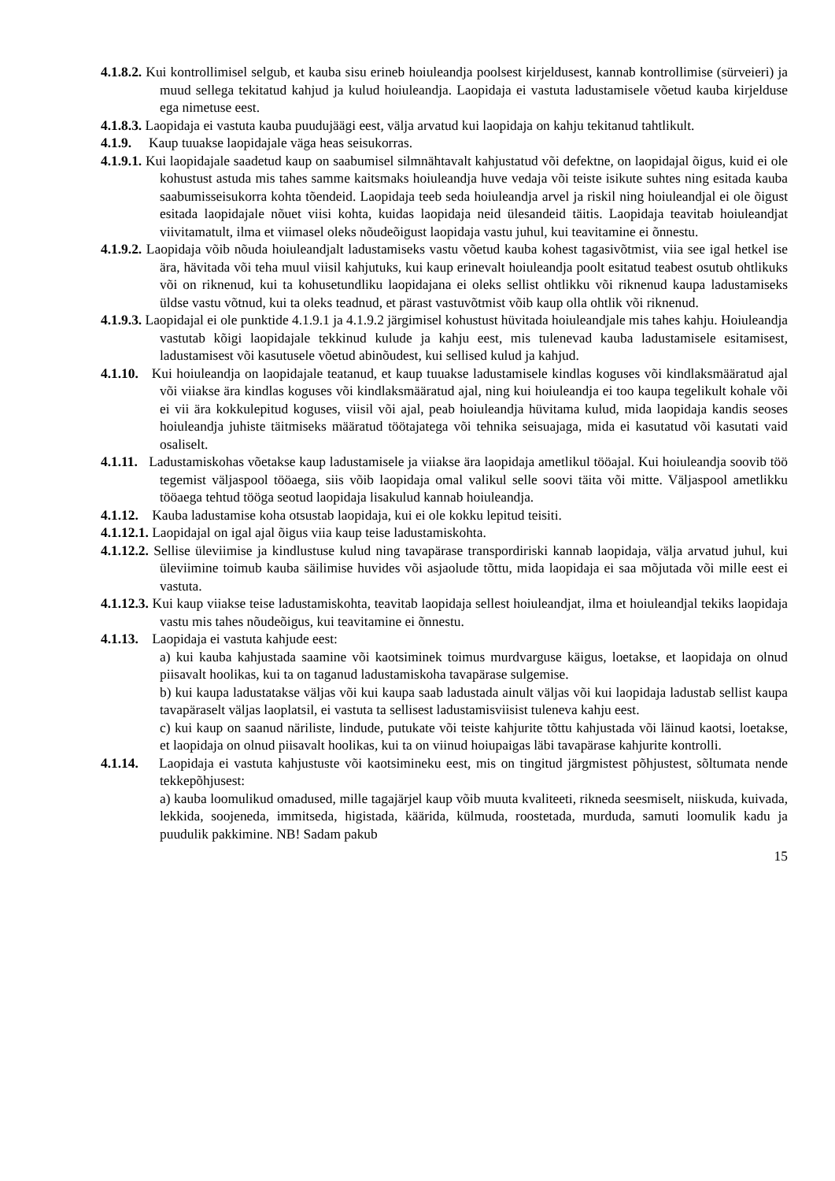4.1.8.2. Kui kontrollimisel selgub, et kauba sisu erineb hoiuleandja poolsest kirjeldusest, kannab kontrollimise (sürveieri) ja muud sellega tekitatud kahjud ja kulud hoiuleandja. Laopidaja ei vastuta ladustamisele võetud kauba kirjelduse ega nimetuse eest.
4.1.8.3. Laopidaja ei vastuta kauba puudujäägi eest, välja arvatud kui laopidaja on kahju tekitanud tahtlikult.
4.1.9. Kaup tuuakse laopidajale väga heas seisukorras.
4.1.9.1. Kui laopidajale saadetud kaup on saabumisel silmnähtavalt kahjustatud või defektne, on laopidajal õigus, kuid ei ole kohustust astuda mis tahes samme kaitsmaks hoiuleandja huve vedaja või teiste isikute suhtes ning esitada kauba saabumisseisukorra kohta tõendeid. Laopidaja teeb seda hoiuleandja arvel ja riskil ning hoiuleandjal ei ole õigust esitada laopidajale nõuet viisi kohta, kuidas laopidaja neid ülesandeid täitis. Laopidaja teavitab hoiuleandjat viivitamatult, ilma et viimasel oleks nõudeõigust laopidaja vastu juhul, kui teavitamine ei õnnestu.
4.1.9.2. Laopidaja võib nõuda hoiuleandjalt ladustamiseks vastu võetud kauba kohest tagasivõtmist, viia see igal hetkel ise ära, hävitada või teha muul viisil kahjutuks, kui kaup erinevalt hoiuleandja poolt esitatud teabest osutub ohtlikuks või on riknenud, kui ta kohusetundliku laopidajana ei oleks sellist ohtlikku või riknenud kaupa ladustamiseks üldse vastu võtnud, kui ta oleks teadnud, et pärast vastuvõtmist võib kaup olla ohtlik või riknenud.
4.1.9.3. Laopidajal ei ole punktide 4.1.9.1 ja 4.1.9.2 järgimisel kohustust hüvitada hoiuleandjale mis tahes kahju. Hoiuleandja vastutab kõigi laopidajale tekkinud kulude ja kahju eest, mis tulenevad kauba ladustamisele esitamisest, ladustamisest või kasutusele võetud abinõudest, kui sellised kulud ja kahjud.
4.1.10. Kui hoiuleandja on laopidajale teatanud, et kaup tuuakse ladustamisele kindlas koguses või kindlaksmääratud ajal või viiakse ära kindlas koguses või kindlaksmääratud ajal, ning kui hoiuleandja ei too kaupa tegelikult kohale või ei vii ära kokkulepitud koguses, viisil või ajal, peab hoiuleandja hüvitama kulud, mida laopidaja kandis seoses hoiuleandja juhiste täitmiseks määratud töötajatega või tehnika seisuajaga, mida ei kasutatud või kasutati vaid osaliselt.
4.1.11. Ladustamiskohas võetakse kaup ladustamisele ja viiakse ära laopidaja ametlikul tööajal. Kui hoiuleandja soovib töö tegemist väljaspool tööaega, siis võib laopidaja omal valikul selle soovi täita või mitte. Väljaspool ametlikku tööaega tehtud tööga seotud laopidaja lisakulud kannab hoiuleandja.
4.1.12. Kauba ladustamise koha otsustab laopidaja, kui ei ole kokku lepitud teisiti.
4.1.12.1. Laopidajal on igal ajal õigus viia kaup teise ladustamiskohta.
4.1.12.2. Sellise üleviimise ja kindlustuse kulud ning tavapärase transpordiriski kannab laopidaja, välja arvatud juhul, kui üleviimine toimub kauba säilimise huvides või asjaolude tõttu, mida laopidaja ei saa mõjutada või mille eest ei vastuta.
4.1.12.3. Kui kaup viiakse teise ladustamiskohta, teavitab laopidaja sellest hoiuleandjat, ilma et hoiuleandjal tekiks laopidaja vastu mis tahes nõudeõigus, kui teavitamine ei õnnestu.
4.1.13. Laopidaja ei vastuta kahjude eest:
a) kui kauba kahjustada saamine või kaotsiminek toimus murdvarguse käigus, loetakse, et laopidaja on olnud piisavalt hoolikas, kui ta on taganud ladustamiskoha tavapärase sulgemise.
b) kui kaupa ladustatakse väljas või kui kaupa saab ladustada ainult väljas või kui laopidaja ladustab sellist kaupa tavapäraselt väljas laoplatsil, ei vastuta ta sellisest ladustamisviisist tuleneva kahju eest.
c) kui kaup on saanud näriliste, lindude, putukate või teiste kahjurite tõttu kahjustada või läinud kaotsi, loetakse, et laopidaja on olnud piisavalt hoolikas, kui ta on viinud hoiupaigas läbi tavapärase kahjurite kontrolli.
4.1.14. Laopidaja ei vastuta kahjustuste või kaotsimineku eest, mis on tingitud järgmistest põhjustest, sõltumata nende tekkepõhjusest:
a) kauba loomulikud omadused, mille tagajärjel kaup võib muuta kvaliteeti, rikneda seesmiselt, niiskuda, kuivada, lekkida, soojeneda, immitseda, higistada, käärida, külmuda, roostetada, murduda, samuti loomulik kadu ja puudulik pakkimine. NB! Sadam pakub
15